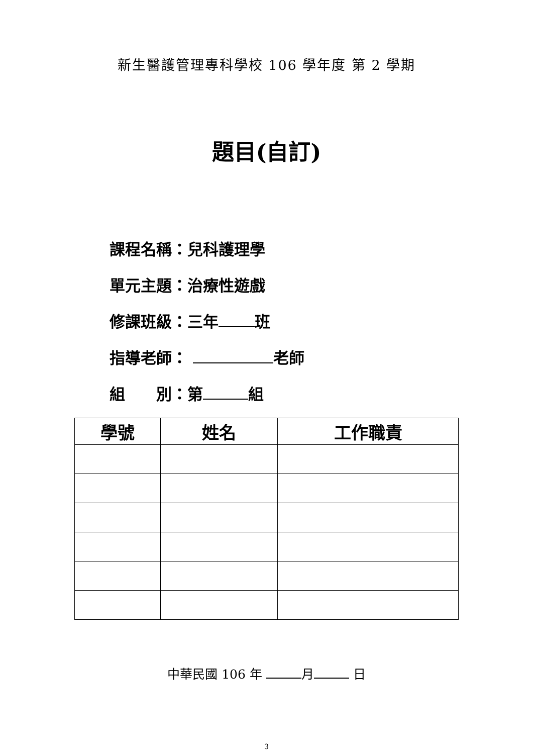新生醫護管理專科學校 106 學年度 第 2 學期
題目(自訂)
課程名稱：兒科護理學
單元主題：治療性遊戲
修課班級：三年 班
指導老師： 老師
組　　別：第 組
| 學號 | 姓名 | 工作職責 |
| --- | --- | --- |
中華民國 106 年 月 日
3